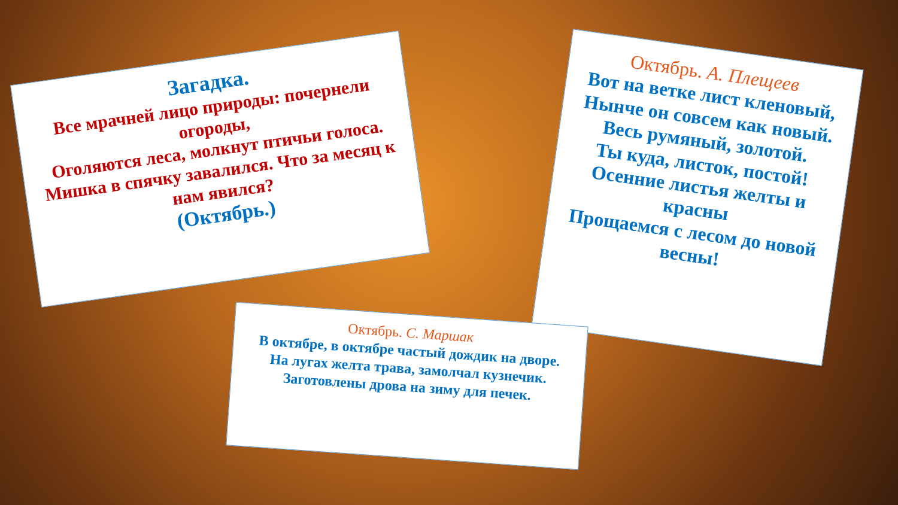Загадка.
Все мрачней лицо природы: почернели огороды,
Оголяются леса, молкнут птичьи голоса.
Мишка в спячку завалился. Что за месяц к нам явился?
(Октябрь.)
Октябрь. А. Плещеев
Вот на ветке лист кленовый,
Нынче он совсем как новый.
Весь румяный, золотой.
Ты куда, листок, постой!
Осенние листья желты и красны
Прощаемся с лесом до новой весны!
Октябрь. С. Маршак
В октябре, в октябре частый дождик на дворе.
На лугах желта трава, замолчал кузнечик.
Заготовлены дрова на зиму для печек.